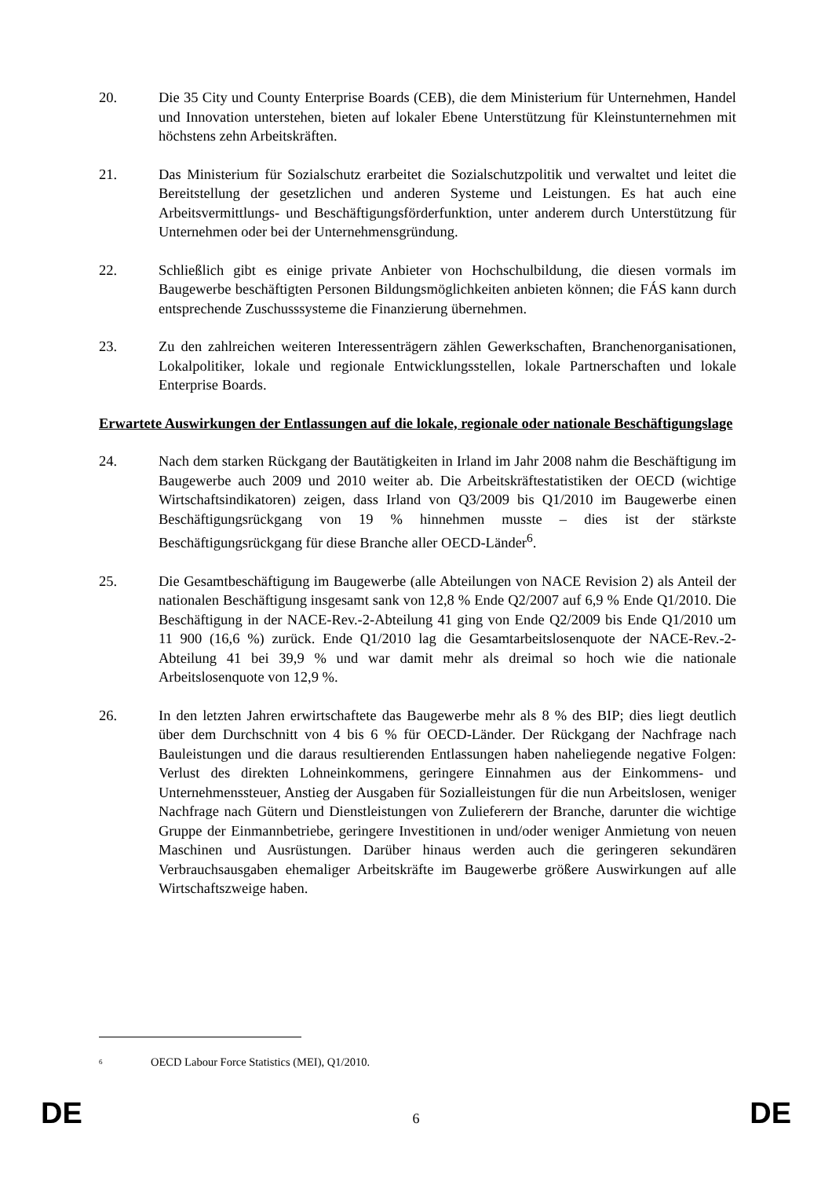20. Die 35 City und County Enterprise Boards (CEB), die dem Ministerium für Unternehmen, Handel und Innovation unterstehen, bieten auf lokaler Ebene Unterstützung für Kleinstunternehmen mit höchstens zehn Arbeitskräften.
21. Das Ministerium für Sozialschutz erarbeitet die Sozialschutzpolitik und verwaltet und leitet die Bereitstellung der gesetzlichen und anderen Systeme und Leistungen. Es hat auch eine Arbeitsvermittlungs- und Beschäftigungsförderfunktion, unter anderem durch Unterstützung für Unternehmen oder bei der Unternehmensgründung.
22. Schließlich gibt es einige private Anbieter von Hochschulbildung, die diesen vormals im Baugewerbe beschäftigten Personen Bildungsmöglichkeiten anbieten können; die FÁS kann durch entsprechende Zuschusssysteme die Finanzierung übernehmen.
23. Zu den zahlreichen weiteren Interessenträgern zählen Gewerkschaften, Branchenorganisationen, Lokalpolitiker, lokale und regionale Entwicklungsstellen, lokale Partnerschaften und lokale Enterprise Boards.
Erwartete Auswirkungen der Entlassungen auf die lokale, regionale oder nationale Beschäftigungslage
24. Nach dem starken Rückgang der Bautätigkeiten in Irland im Jahr 2008 nahm die Beschäftigung im Baugewerbe auch 2009 und 2010 weiter ab. Die Arbeitskräftestatistiken der OECD (wichtige Wirtschaftsindikatoren) zeigen, dass Irland von Q3/2009 bis Q1/2010 im Baugewerbe einen Beschäftigungsrückgang von 19 % hinnehmen musste – dies ist der stärkste Beschäftigungsrückgang für diese Branche aller OECD-Länder<sup>6</sup>.
25. Die Gesamtbeschäftigung im Baugewerbe (alle Abteilungen von NACE Revision 2) als Anteil der nationalen Beschäftigung insgesamt sank von 12,8 % Ende Q2/2007 auf 6,9 % Ende Q1/2010. Die Beschäftigung in der NACE-Rev.-2-Abteilung 41 ging von Ende Q2/2009 bis Ende Q1/2010 um 11 900 (16,6 %) zurück. Ende Q1/2010 lag die Gesamtarbeitslosenquote der NACE-Rev.-2-Abteilung 41 bei 39,9 % und war damit mehr als dreimal so hoch wie die nationale Arbeitslosenquote von 12,9 %.
26. In den letzten Jahren erwirtschaftete das Baugewerbe mehr als 8 % des BIP; dies liegt deutlich über dem Durchschnitt von 4 bis 6 % für OECD-Länder. Der Rückgang der Nachfrage nach Bauleistungen und die daraus resultierenden Entlassungen haben naheliegende negative Folgen: Verlust des direkten Lohneinkommens, geringere Einnahmen aus der Einkommens- und Unternehmenssteuer, Anstieg der Ausgaben für Sozialleistungen für die nun Arbeitslosen, weniger Nachfrage nach Gütern und Dienstleistungen von Zulieferern der Branche, darunter die wichtige Gruppe der Einmannbetriebe, geringere Investitionen in und/oder weniger Anmietung von neuen Maschinen und Ausrüstungen. Darüber hinaus werden auch die geringeren sekundären Verbrauchsausgaben ehemaliger Arbeitskräfte im Baugewerbe größere Auswirkungen auf alle Wirtschaftszweige haben.
<sup>6</sup> OECD Labour Force Statistics (MEI), Q1/2010.
DE 6 DE